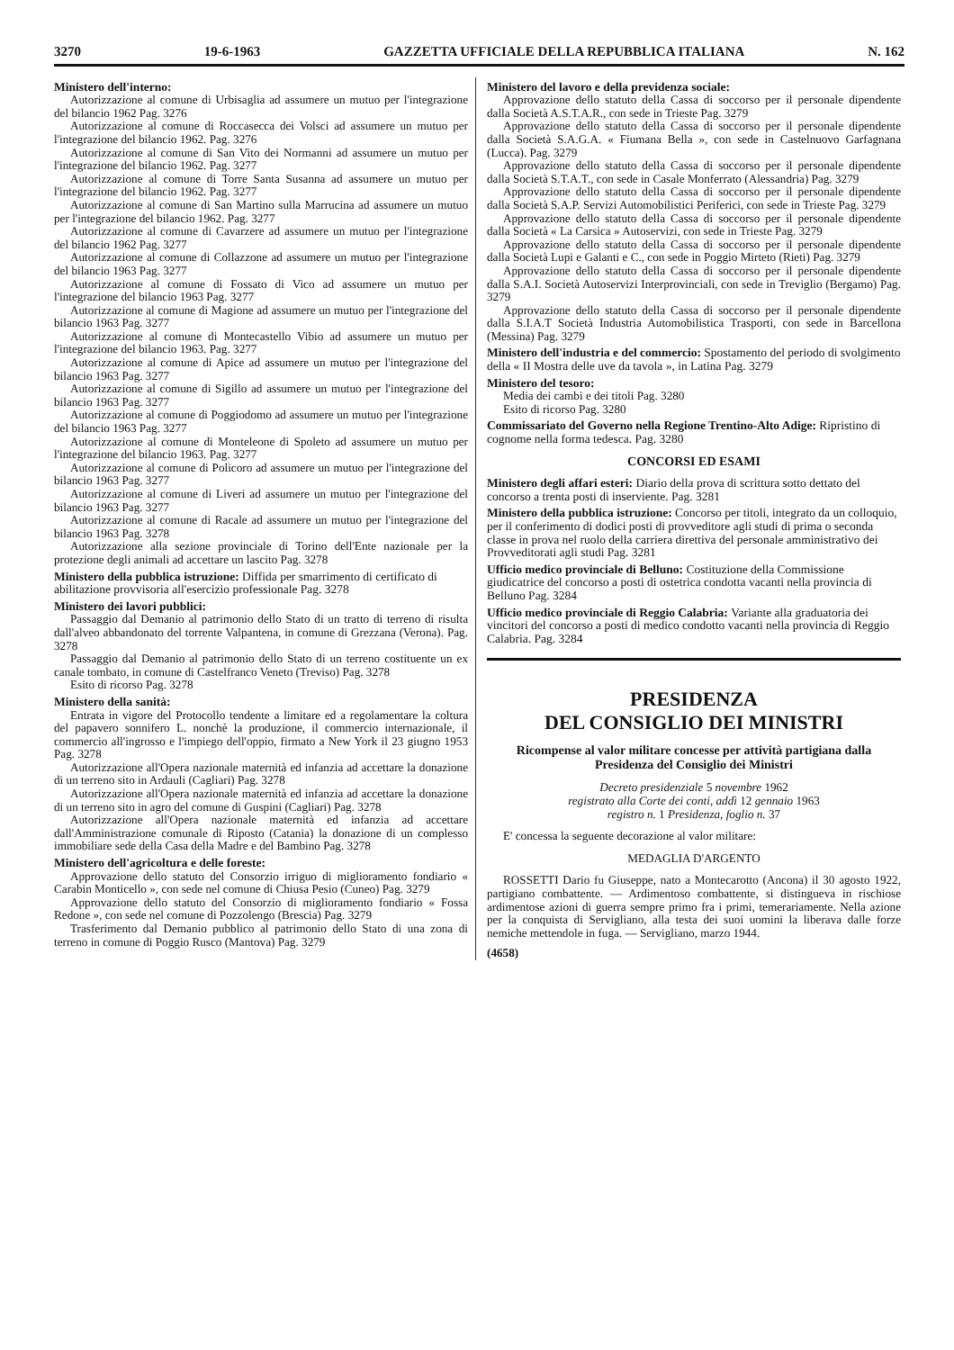3270 19-6-1963 GAZZETTA UFFICIALE DELLA REPUBBLICA ITALIANA N. 162
Ministero dell'interno:
Autorizzazione al comune di Urbisaglia ad assumere un mutuo per l'integrazione del bilancio 1962 Pag. 3276
Autorizzazione al comune di Roccasecca dei Volsci ad assumere un mutuo per l'integrazione del bilancio 1962. Pag. 3276
Autorizzazione al comune di San Vito dei Normanni ad assumere un mutuo per l'integrazione del bilancio 1962. Pag. 3277
Autorizzazione al comune di Torre Santa Susanna ad assumere un mutuo per l'integrazione del bilancio 1962. Pag. 3277
Autorizzazione al comune di San Martino sulla Marrucina ad assumere un mutuo per l'integrazione del bilancio 1962. Pag. 3277
Autorizzazione al comune di Cavarzere ad assumere un mutuo per l'integrazione del bilancio 1962 Pag. 3277
Autorizzazione al comune di Collazzone ad assumere un mutuo per l'integrazione del bilancio 1963 Pag. 3277
Autorizzazione al comune di Fossato di Vico ad assumere un mutuo per l'integrazione del bilancio 1963 Pag. 3277
Autorizzazione al comune di Magione ad assumere un mutuo per l'integrazione del bilancio 1963 Pag. 3277
Autorizzazione al comune di Montecastello Vibio ad assumere un mutuo per l'integrazione del bilancio 1963. Pag. 3277
Autorizzazione al comune di Apice ad assumere un mutuo per l'integrazione del bilancio 1963 Pag. 3277
Autorizzazione al comune di Sigillo ad assumere un mutuo per l'integrazione del bilancio 1963 Pag. 3277
Autorizzazione al comune di Poggiodomo ad assumere un mutuo per l'integrazione del bilancio 1963 Pag. 3277
Autorizzazione al comune di Monteleone di Spoleto ad assumere un mutuo per l'integrazione del bilancio 1963. Pag. 3277
Autorizzazione al comune di Policoro ad assumere un mutuo per l'integrazione del bilancio 1963 Pag. 3277
Autorizzazione al comune di Liveri ad assumere un mutuo per l'integrazione del bilancio 1963 Pag. 3277
Autorizzazione al comune di Racale ad assumere un mutuo per l'integrazione del bilancio 1963 Pag. 3278
Autorizzazione alla sezione provinciale di Torino dell'Ente nazionale per la protezione degli animali ad accettare un lascito Pag. 3278
Ministero della pubblica istruzione: Diffida per smarrimento di certificato di abilitazione provvisoria all'esercizio professionale Pag. 3278
Ministero dei lavori pubblici:
Passaggio dal Demanio al patrimonio dello Stato di un tratto di terreno di risulta dall'alveo abbandonato del torrente Valpantena, in comune di Grezzana (Verona). Pag. 3278
Passaggio dal Demanio al patrimonio dello Stato di un terreno costituente un ex canale tombato, in comune di Castelfranco Veneto (Treviso) Pag. 3278
Esito di ricorso Pag. 3278
Ministero della sanità:
Entrata in vigore del Protocollo tendente a limitare ed a regolamentare la coltura del papavero sonnifero L. nonchè la produzione, il commercio internazionale, il commercio all'ingrosso e l'impiego dell'oppio, firmato a New York il 23 giugno 1953 Pag. 3278
Autorizzazione all'Opera nazionale maternità ed infanzia ad accettare la donazione di un terreno sito in Ardauli (Cagliari) Pag. 3278
Autorizzazione all'Opera nazionale maternità ed infanzia ad accettare la donazione di un terreno sito in agro del comune di Guspini (Cagliari) Pag. 3278
Autorizzazione all'Opera nazionale maternità ed infanzia ad accettare dall'Amministrazione comunale di Riposto (Catania) la donazione di un complesso immobiliare sede della Casa della Madre e del Bambino Pag. 3278
Ministero dell'agricoltura e delle foreste:
Approvazione dello statuto del Consorzio irriguo di miglioramento fondiario « Carabin Monticello », con sede nel comune di Chiusa Pesio (Cuneo) Pag. 3279
Approvazione dello statuto del Consorzio di miglioramento fondiario « Fossa Redone », con sede nel comune di Pozzolengo (Brescia) Pag. 3279
Trasferimento dal Demanio pubblico al patrimonio dello Stato di una zona di terreno in comune di Poggio Rusco (Mantova) Pag. 3279
Ministero del lavoro e della previdenza sociale:
Approvazione dello statuto della Cassa di soccorso per il personale dipendente dalla Società A.S.T.A.R., con sede in Trieste Pag. 3279
Approvazione dello statuto della Cassa di soccorso per il personale dipendente dalla Società S.A.G.A. « Fiumana Bella », con sede in Castelnuovo Garfagnana (Lucca). Pag. 3279
Approvazione dello statuto della Cassa di soccorso per il personale dipendente dalla Società S.T.A.T., con sede in Casale Monferrato (Alessandria) Pag. 3279
Approvazione dello statuto della Cassa di soccorso per il personale dipendente dalla Società S.A.P. Servizi Automobilistici Periferici, con sede in Trieste Pag. 3279
Approvazione dello statuto della Cassa di soccorso per il personale dipendente dalla Società « La Carsica » Autoservizi, con sede in Trieste Pag. 3279
Approvazione dello statuto della Cassa di soccorso per il personale dipendente dalla Società Lupi e Galanti e C., con sede in Poggio Mirteto (Rieti) Pag. 3279
Approvazione dello statuto della Cassa di soccorso per il personale dipendente dalla S.A.I. Società Autoservizi Interprovinciali, con sede in Treviglio (Bergamo) Pag. 3279
Approvazione dello statuto della Cassa di soccorso per il personale dipendente dalla S.I.A.T Società Industria Automobilistica Trasporti, con sede in Barcellona (Messina) Pag. 3279
Ministero dell'industria e del commercio: Spostamento del periodo di svolgimento della « II Mostra delle uve da tavola », in Latina Pag. 3279
Ministero del tesoro:
Media dei cambi e dei titoli Pag. 3280
Esito di ricorso Pag. 3280
Commissariato del Governo nella Regione Trentino-Alto Adige: Ripristino di cognome nella forma tedesca. Pag. 3280
CONCORSI ED ESAMI
Ministero degli affari esteri: Diario della prova di scrittura sotto dettato del concorso a trenta posti di inserviente. Pag. 3281
Ministero della pubblica istruzione: Concorso per titoli, integrato da un colloquio, per il conferimento di dodici posti di provveditore agli studi di prima o seconda classe in prova nel ruolo della carriera direttiva del personale amministrativo dei Provveditorati agli studi Pag. 3281
Ufficio medico provinciale di Belluno: Costituzione della Commissione giudicatrice del concorso a posti di ostetrica condotta vacanti nella provincia di Belluno Pag. 3284
Ufficio medico provinciale di Reggio Calabria: Variante alla graduatoria dei vincitori del concorso a posti di medico condotto vacanti nella provincia di Reggio Calabria. Pag. 3284
PRESIDENZA
DEL CONSIGLIO DEI MINISTRI
Ricompense al valor militare concesse per attività partigiana dalla Presidenza del Consiglio dei Ministri
Decreto presidenziale 5 novembre 1962
registrato alla Corte dei conti, addì 12 gennaio 1963
registro n. 1 Presidenza, foglio n. 37
E' concessa la seguente decorazione al valor militare:
MEDAGLIA D'ARGENTO
ROSSETTI Dario fu Giuseppe, nato a Montecarotto (Ancona) il 30 agosto 1922, partigiano combattente. — Ardimentoso combattente, si distingueva in rischiose ardimentose azioni di guerra sempre primo fra i primi, temerariamente. Nella azione per la conquista di Servigliano, alla testa dei suoi uomini la liberava dalle forze nemiche mettendole in fuga. — Servigliano, marzo 1944.
(4658)